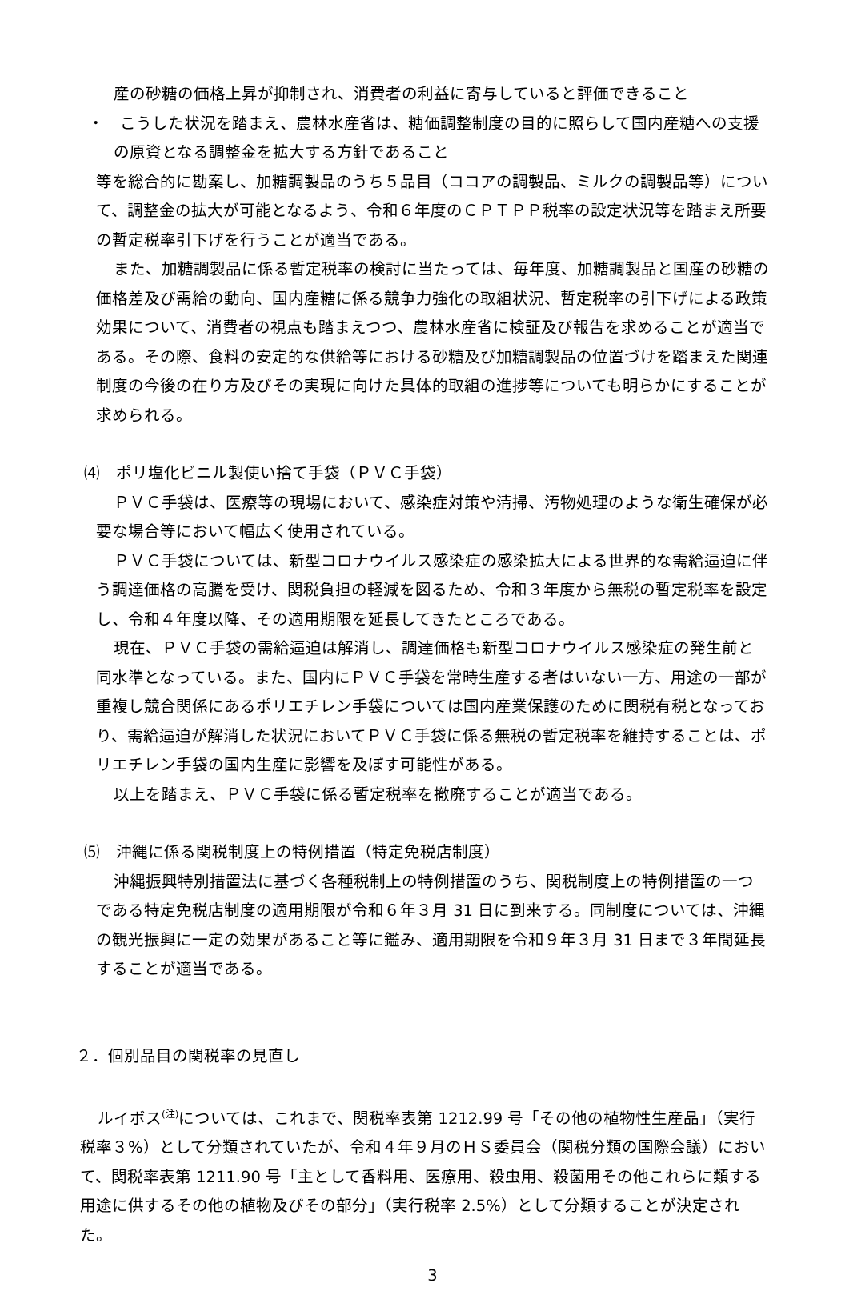産の砂糖の価格上昇が抑制され、消費者の利益に寄与していると評価できること
・　こうした状況を踏まえ、農林水産省は、糖価調整制度の目的に照らして国内産糖への支援の原資となる調整金を拡大する方針であること
等を総合的に勘案し、加糖調製品のうち５品目（ココアの調製品、ミルクの調製品等）について、調整金の拡大が可能となるよう、令和６年度のＣＰＴＰＰ税率の設定状況等を踏まえ所要の暫定税率引下げを行うことが適当である。
また、加糖調製品に係る暫定税率の検討に当たっては、毎年度、加糖調製品と国産の砂糖の価格差及び需給の動向、国内産糖に係る競争力強化の取組状況、暫定税率の引下げによる政策効果について、消費者の視点も踏まえつつ、農林水産省に検証及び報告を求めることが適当である。その際、食料の安定的な供給等における砂糖及び加糖調製品の位置づけを踏まえた関連制度の今後の在り方及びその実現に向けた具体的取組の進捗等についても明らかにすることが求められる。
⑷　ポリ塩化ビニル製使い捨て手袋（ＰＶＣ手袋）
ＰＶＣ手袋は、医療等の現場において、感染症対策や清掃、汚物処理のような衛生確保が必要な場合等において幅広く使用されている。
ＰＶＣ手袋については、新型コロナウイルス感染症の感染拡大による世界的な需給逼迫に伴う調達価格の高騰を受け、関税負担の軽減を図るため、令和３年度から無税の暫定税率を設定し、令和４年度以降、その適用期限を延長してきたところである。
現在、ＰＶＣ手袋の需給逼迫は解消し、調達価格も新型コロナウイルス感染症の発生前と同水準となっている。また、国内にＰＶＣ手袋を常時生産する者はいない一方、用途の一部が重複し競合関係にあるポリエチレン手袋については国内産業保護のために関税有税となっており、需給逼迫が解消した状況においてＰＶＣ手袋に係る無税の暫定税率を維持することは、ポリエチレン手袋の国内生産に影響を及ぼす可能性がある。
以上を踏まえ、ＰＶＣ手袋に係る暫定税率を撤廃することが適当である。
⑸　沖縄に係る関税制度上の特例措置（特定免税店制度）
沖縄振興特別措置法に基づく各種税制上の特例措置のうち、関税制度上の特例措置の一つである特定免税店制度の適用期限が令和６年３月 31 日に到来する。同制度については、沖縄の観光振興に一定の効果があること等に鑑み、適用期限を令和９年３月 31 日まで３年間延長することが適当である。
２．個別品目の関税率の見直し
ルイボス<sup>(注)</sup>については、これまで、関税率表第 1212.99 号「その他の植物性生産品」（実行税率３%）として分類されていたが、令和４年９月のＨＳ委員会（関税分類の国際会議）において、関税率表第 1211.90 号「主として香料用、医療用、殺虫用、殺菌用その他これらに類する用途に供するその他の植物及びその部分」（実行税率 2.5%）として分類することが決定された。
3